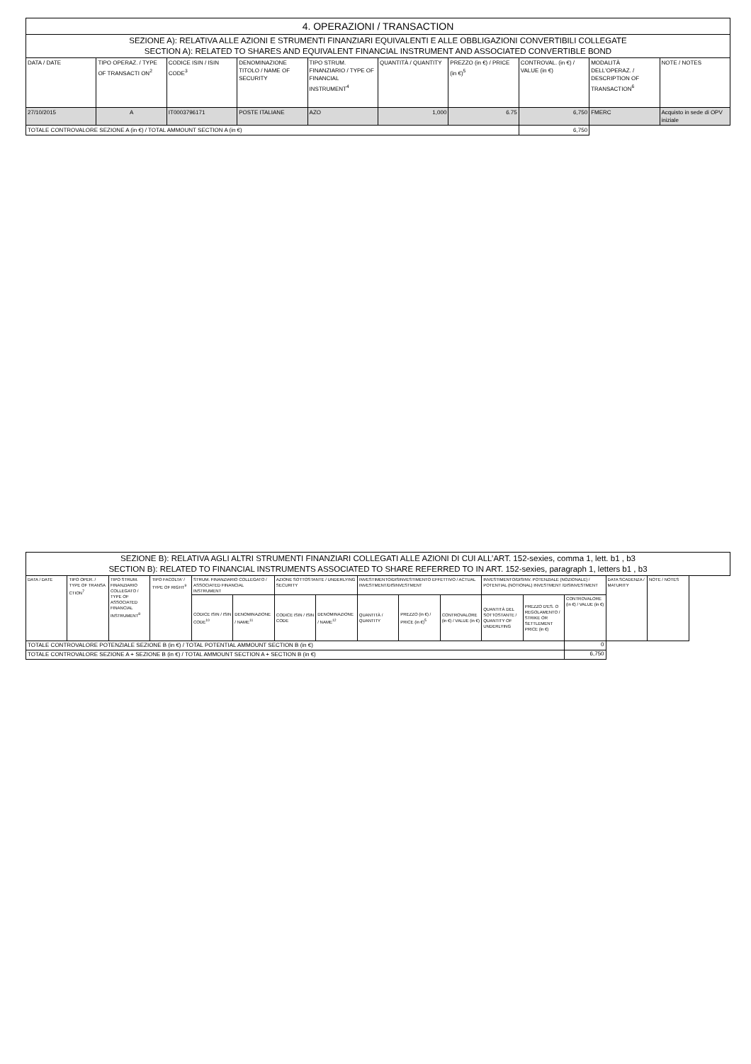| 4. OPERAZIONI / TRANSACTION | | | | | | | | | |
| --- | --- | --- | --- | --- | --- | --- | --- | --- | --- |
| SEZIONE A): RELATIVA ALLE AZIONI E STRUMENTI FINANZIARI EQUIVALENTI E ALLE OBBLIGAZIONI CONVERTIBILI COLLEGATE SECTION A): RELATED TO SHARES AND EQUIVALENT FINANCIAL INSTRUMENT AND ASSOCIATED CONVERTIBLE BOND | | | | | | | | | |
| DATA / DATE | TIPO OPERAZ. / TYPE OF TRANSACTI ON<sup>2</sup> | CODICE ISIN / ISIN CODE<sup>3</sup> | DENOMINAZIONE TITOLO / NAME OF SECURITY | TIPO STRUM. FINANZIARIO / TYPE OF FINANCIAL INSTRUMENT<sup>4</sup> | QUANTITÀ / QUANTITY | PREZZO (in €) / PRICE (in €)<sup>5</sup> | CONTROVAL. (in €) / VALUE (in €) | MODALITÀ DELL'OPERAZ. / DESCRIPTION OF TRANSACTION<sup>6</sup> | NOTE / NOTES |
| 27/10/2015 | A | IT0003796171 | POSTE ITALIANE | AZO | 1,000 | 6.75 | 6,750 | FMERC | Acquisto in sede di OPV iniziale |
| TOTALE CONTROVALORE SEZIONE A (in €) / TOTAL AMMOUNT SECTION A (in €) | | | | | | | 6,750 | | |
| SEZIONE B): RELATIVA AGLI ALTRI STRUMENTI FINANZIARI COLLEGATI ALLE AZIONI DI CUI ALL’ART. 152-sexies, comma 1, lett. b1 , b3 SECTION B): RELATED TO FINANCIAL INSTRUMENTS ASSOCIATED TO SHARE REFERRED TO IN ART. 152-sexies, paragraph 1, letters b1 , b3 | | | | | | | | | | | | | | | |
| --- | --- | --- | --- | --- | --- | --- | --- | --- | --- | --- | --- | --- | --- | --- | --- |
| DATA / DATE | TIPO OPER. / TYPE OF TRANSA CTION<sup>7</sup> | TIPO STRUM. FINANZIARIO COLLEGATO / TYPE OF ASSOCIATED FINANCIAL INSTRUMENT<sup>8</sup> | TIPO FACOLTA' / TYPE OF RIGHT<sup>9</sup> | STRUM. FINANZIARIO COLLEGATO / ASSOCIATED FINANCIAL INSTRUMENT | | AZIONE SOTTOSTANTE / UNDERLYING SECURITY | | INVESTIMENTO/DISINVESTIMENTO EFFETTIVO / ACTUAL INVESTMENT/DISINVESTMENT | | | INVESTIMENTO/DISINV. POTENZIALE (NOZIONALE) / POTENTIAL (NOTIONAL) INVESTMENT /DISINVESTMENT | | | DATA SCADENZA / MATURITY | NOTE / NOTES |
| | | | | CODICE ISIN / ISIN CODE<sup>10</sup> | DENOMINAZIONE / NAME<sup>11</sup> | CODICE ISIN / ISIN CODE | DENOMINAZIONE / NAME<sup>12</sup> | QUANTITÀ / QUANTITY | PREZZO (in €) / PRICE (in €)<sup>5</sup> | CONTROVALORE (in €) / VALUE (in €) | QUANTITÀ DEL SOTTOSTANTE / QUANTITY OF UNDERLYING | PREZZO D'ES. O REGOLAMENTO / STRIKE OR SETTLEMENT PRICE (in €) | CONTROVALORE (in €) / VALUE (in €) | | |
| TOTALE CONTROVALORE POTENZIALE SEZIONE B (in €) / TOTAL POTENTIAL AMMOUNT SECTION B (in €) | | | | | | | | | | | | | 0 | | |
| TOTALE CONTROVALORE SEZIONE A + SEZIONE B (in €) / TOTAL AMMOUNT SECTION A + SECTION B (in €) | | | | | | | | | | | | | 6,750 | | |